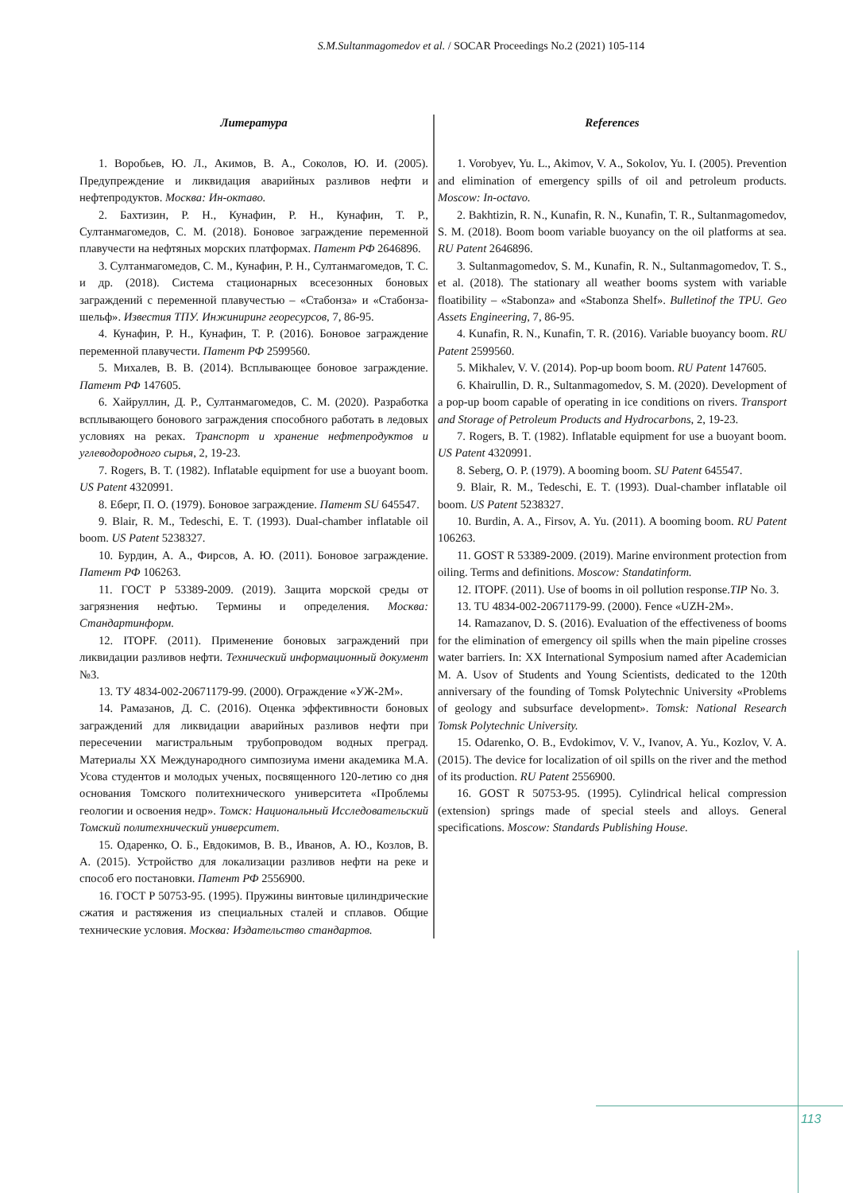S.M.Sultanmagomedov et al. / SOCAR Proceedings No.2 (2021) 105-114
Литература
1. Воробьев, Ю. Л., Акимов, В. А., Соколов, Ю. И. (2005). Предупреждение и ликвидация аварийных разливов нефти и нефтепродуктов. Москва: Ин-октаво.
2. Бахтизин, Р. Н., Кунафин, Р. Н., Кунафин, Т. Р., Султанмагомедов, С. М. (2018). Боновое заграждение переменной плавучести на нефтяных морских платформах. Патент РФ 2646896.
3. Султанмагомедов, С. М., Кунафин, Р. Н., Султанмагомедов, Т. С. и др. (2018). Система стационарных всесезонных боновых заграждений с переменной плавучестью – «Стабонза» и «Стабонза-шельф». Известия ТПУ. Инжиниринг георесурсов, 7, 86-95.
4. Кунафин, Р. Н., Кунафин, Т. Р. (2016). Боновое заграждение переменной плавучести. Патент РФ 2599560.
5. Михалев, В. В. (2014). Всплывающее боновое заграждение. Патент РФ 147605.
6. Хайруллин, Д. Р., Султанмагомедов, С. М. (2020). Разработка всплывающего бонового заграждения способного работать в ледовых условиях на реках. Транспорт и хранение нефтепродуктов и углеводородного сырья, 2, 19-23.
7. Rogers, B. T. (1982). Inflatable equipment for use a buoyant boom. US Patent 4320991.
8. Еберг, П. О. (1979). Боновое заграждение. Патент SU 645547.
9. Blair, R. M., Tedeschi, E. T. (1993). Dual-chamber inflatable oil boom. US Patent 5238327.
10. Бурдин, А. А., Фирсов, А. Ю. (2011). Боновое заграждение. Патент РФ 106263.
11. ГОСТ Р 53389-2009. (2019). Защита морской среды от загрязнения нефтью. Термины и определения. Москва: Стандартинформ.
12. ITOPF. (2011). Применение боновых заграждений при ликвидации разливов нефти. Технический информационный документ №3.
13. ТУ 4834-002-20671179-99. (2000). Ограждение «УЖ-2М».
14. Рамазанов, Д. С. (2016). Оценка эффективности боновых заграждений для ликвидации аварийных разливов нефти при пересечении магистральным трубопроводом водных преград. Материалы XX Международного симпозиума имени академика М.А. Усова студентов и молодых ученых, посвященного 120-летию со дня основания Томского политехнического университета «Проблемы геологии и освоения недр». Томск: Национальный Исследовательский Томский политехнический университет.
15. Одаренко, О. Б., Евдокимов, В. В., Иванов, А. Ю., Козлов, В. А. (2015). Устройство для локализации разливов нефти на реке и способ его постановки. Патент РФ 2556900.
16. ГОСТ Р 50753-95. (1995). Пружины винтовые цилиндрические сжатия и растяжения из специальных сталей и сплавов. Общие технические условия. Москва: Издательство стандартов.
References
1. Vorobyev, Yu. L., Akimov, V. A., Sokolov, Yu. I. (2005). Prevention and elimination of emergency spills of oil and petroleum products. Moscow: In-octavo.
2. Bakhtizin, R. N., Kunafin, R. N., Kunafin, T. R., Sultanmagomedov, S. M. (2018). Boom boom variable buoyancy on the oil platforms at sea. RU Patent 2646896.
3. Sultanmagomedov, S. M., Kunafin, R. N., Sultanmagomedov, T. S., et al. (2018). The stationary all weather booms system with variable floatibility – «Stabonza» and «Stabonza Shelf». Bulletinof the TPU. Geo Assets Engineering, 7, 86-95.
4. Kunafin, R. N., Kunafin, T. R. (2016). Variable buoyancy boom. RU Patent 2599560.
5. Mikhalev, V. V. (2014). Pop-up boom boom. RU Patent 147605.
6. Khairullin, D. R., Sultanmagomedov, S. M. (2020). Development of a pop-up boom capable of operating in ice conditions on rivers. Transport and Storage of Petroleum Products and Hydrocarbons, 2, 19-23.
7. Rogers, B. T. (1982). Inflatable equipment for use a buoyant boom. US Patent 4320991.
8. Seberg, O. P. (1979). A booming boom. SU Patent 645547.
9. Blair, R. M., Tedeschi, E. T. (1993). Dual-chamber inflatable oil boom. US Patent 5238327.
10. Burdin, A. A., Firsov, A. Yu. (2011). A booming boom. RU Patent 106263.
11. GOST R 53389-2009. (2019). Marine environment protection from oiling. Terms and definitions. Moscow: Standatinform.
12. ITOPF. (2011). Use of booms in oil pollution response.TIP No. 3.
13. TU 4834-002-20671179-99. (2000). Fence «UZH-2M».
14. Ramazanov, D. S. (2016). Evaluation of the effectiveness of booms for the elimination of emergency oil spills when the main pipeline crosses water barriers. In: XX International Symposium named after Academician M. A. Usov of Students and Young Scientists, dedicated to the 120th anniversary of the founding of Tomsk Polytechnic University «Problems of geology and subsurface development». Tomsk: National Research Tomsk Polytechnic University.
15. Odarenko, O. B., Evdokimov, V. V., Ivanov, A. Yu., Kozlov, V. A. (2015). The device for localization of oil spills on the river and the method of its production. RU Patent 2556900.
16. GOST R 50753-95. (1995). Cylindrical helical compression (extension) springs made of special steels and alloys. General specifications. Moscow: Standards Publishing House.
113